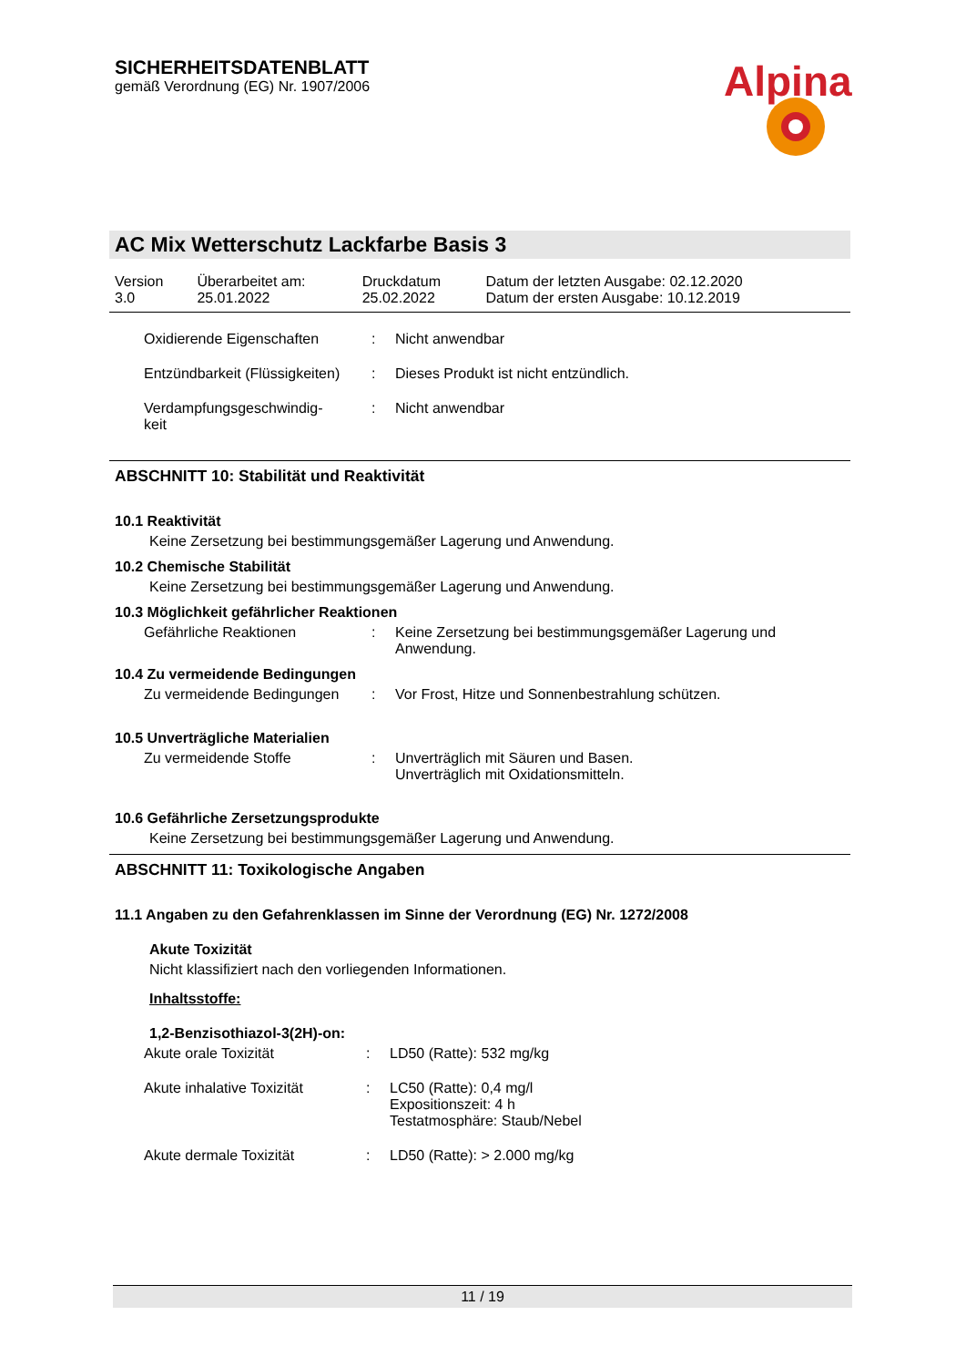SICHERHEITSDATENBLATT
gemäß Verordnung (EG) Nr. 1907/2006
Alpina
AC Mix Wetterschutz Lackfarbe Basis 3
| Version 3.0 | Überarbeitet am: 25.01.2022 | Druckdatum 25.02.2022 | Datum der letzten Ausgabe: 02.12.2020 Datum der ersten Ausgabe: 10.12.2019 |
| Oxidierende Eigenschaften | : | Nicht anwendbar |
| Entzündbarkeit (Flüssigkeiten) | : | Dieses Produkt ist nicht entzündlich. |
| Verdampfungsgeschwindig- keit | : | Nicht anwendbar |
ABSCHNITT 10: Stabilität und Reaktivität
10.1 Reaktivität
Keine Zersetzung bei bestimmungsgemäßer Lagerung und Anwendung.
10.2 Chemische Stabilität
Keine Zersetzung bei bestimmungsgemäßer Lagerung und Anwendung.
10.3 Möglichkeit gefährlicher Reaktionen
| Gefährliche Reaktionen | : | Keine Zersetzung bei bestimmungsgemäßer Lagerung und Anwendung. |
10.4 Zu vermeidende Bedingungen
| Zu vermeidende Bedingungen | : | Vor Frost, Hitze und Sonnenbestrahlung schützen. |
10.5 Unverträgliche Materialien
| Zu vermeidende Stoffe | : | Unverträglich mit Säuren und Basen. Unverträglich mit Oxidationsmitteln. |
10.6 Gefährliche Zersetzungsprodukte
Keine Zersetzung bei bestimmungsgemäßer Lagerung und Anwendung.
ABSCHNITT 11: Toxikologische Angaben
11.1 Angaben zu den Gefahrenklassen im Sinne der Verordnung (EG) Nr. 1272/2008
Akute Toxizität
Nicht klassifiziert nach den vorliegenden Informationen.
Inhaltsstoffe:
1,2-Benzisothiazol-3(2H)-on:
| Akute orale Toxizität | : | LD50 (Ratte): 532 mg/kg |
| Akute inhalative Toxizität | : | LC50 (Ratte): 0,4 mg/l Expositionszeit: 4 h Testatmosphäre: Staub/Nebel |
| Akute dermale Toxizität | : | LD50 (Ratte): > 2.000 mg/kg |
11 / 19